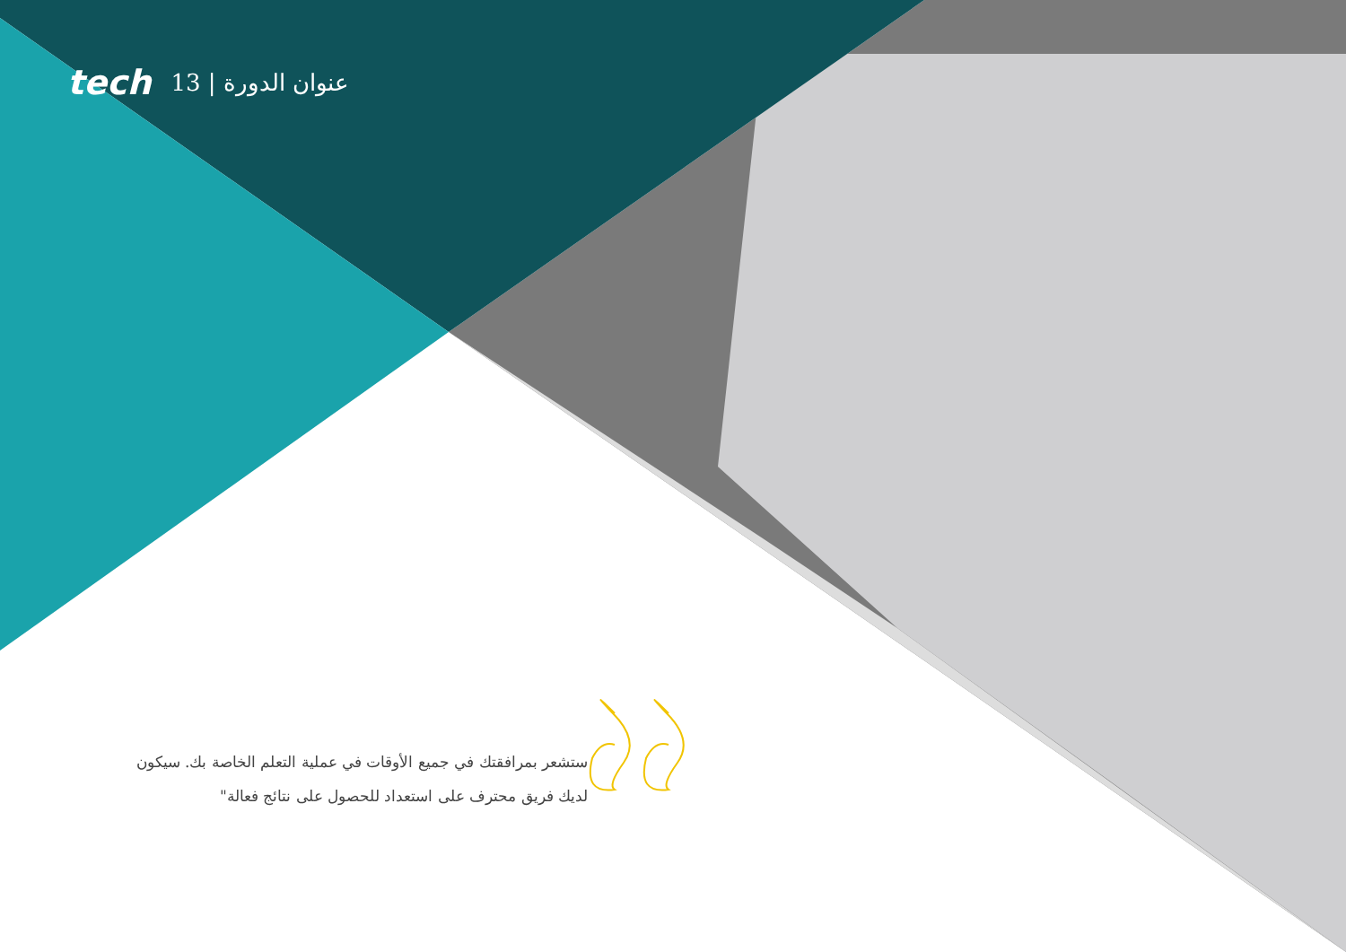tech 13 | عنوان الدورة
ستشعر بمرافقتك في جميع الأوقات في عملية التعلم الخاصة بك. سيكون لديك فريق محترف على استعداد للحصول على نتائج فعالة"